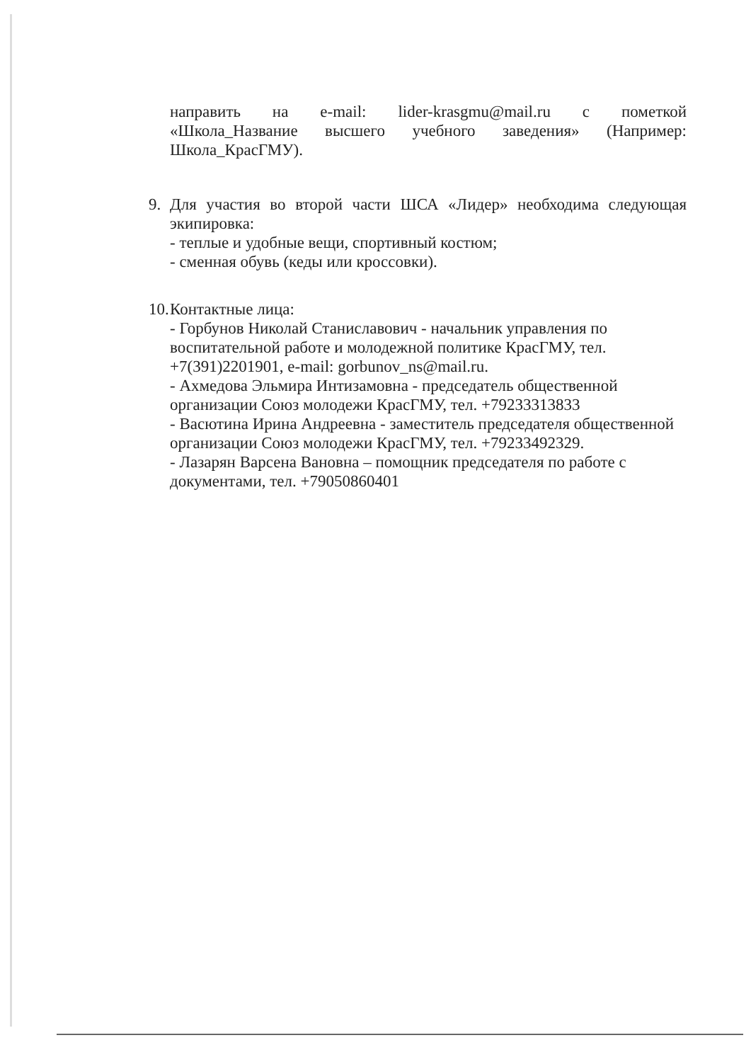направить на e-mail: lider-krasgmu@mail.ru с пометкой
«Школа_Название высшего учебного заведения» (Например:
Школа_КрасГМУ).
9. Для участия во второй части ШСА «Лидер» необходима следующая экипировка:
- теплые и удобные вещи, спортивный костюм;
- сменная обувь (кеды или кроссовки).
10.
Контактные лица:
- Горбунов Николай Станиславович - начальник управления по воспитательной работе и молодежной политике КрасГМУ, тел. +7(391)2201901, e-mail: gorbunov_ns@mail.ru.
- Ахмедова Эльмира Интизамовна - председатель общественной организации Союз молодежи КрасГМУ, тел. +79233313833
- Васютина Ирина Андреевна - заместитель председателя общественной организации Союз молодежи КрасГМУ, тел. +79233492329.
- Лазарян Варсена Вановна – помощник председателя по работе с документами, тел. +79050860401